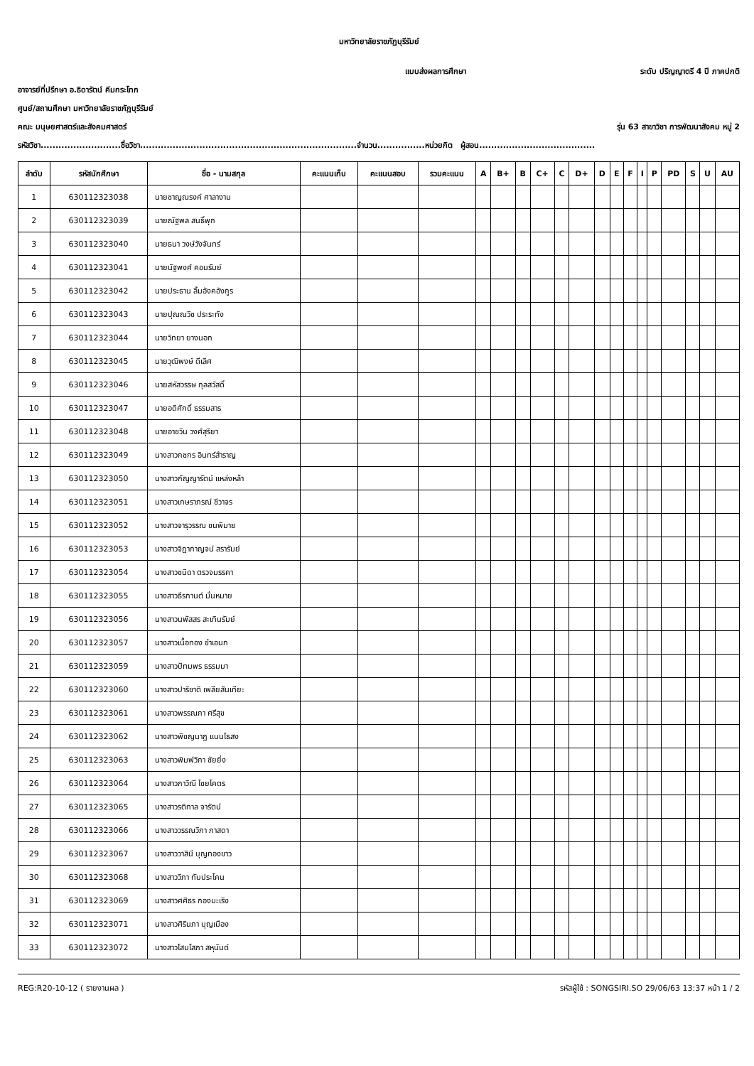มหาวิทยาลัยราชภัฏบุรีรัมย์
แบบส่งผลการศึกษา ระดับ ปริญญาตรี 4 ปี ภาคปกติ
อาจารย์ที่ปรึกษา อ.ธิดารัตน์ คีมกระโทก
ศูนย์/สถานศึกษา มหาวิทยาลัยราชภัฏบุรีรัมย์
คณะ มนุษยศาสตร์และสังคมศาสตร์ รุ่น 63 สาขาวิชา การพัฒนาสังคม หมู่ 2
รหัสวิชา...........................ชื่อวิชา.........................................................................จำนวน................หน่วยกิต ผู้สอน.......................................
| ลำดับ | รหัสนักศึกษา | ชื่อ - นามสกุล | คะแนนเก็บ | คะแนนสอบ | รวมคะแนน | A | B+ | B | C+ | C | D+ | D | E | F | I | P | PD | S | U | AU |
| --- | --- | --- | --- | --- | --- | --- | --- | --- | --- | --- | --- | --- | --- | --- | --- | --- | --- | --- | --- | --- |
| 1 | 630112323038 | นายชาญณรงค์ ศาลางาม | | | | | | | | | | | | | | | | | | |
| 2 | 630112323039 | นายณัฐพล สนธิ์พุก | | | | | | | | | | | | | | | | | | |
| 3 | 630112323040 | นายธนา วงษ์วังจันทร์ | | | | | | | | | | | | | | | | | | |
| 4 | 630112323041 | นายนัฐพงศ์ คอนรัมย์ | | | | | | | | | | | | | | | | | | |
| 5 | 630112323042 | นายประธาน ลิ้มอังคอังกูร | | | | | | | | | | | | | | | | | | |
| 6 | 630112323043 | นายปุณณวิช ประระทัง | | | | | | | | | | | | | | | | | | |
| 7 | 630112323044 | นายวิทยา ยางนอก | | | | | | | | | | | | | | | | | | |
| 8 | 630112323045 | นายวุฒิพงษ์ ดีเลิศ | | | | | | | | | | | | | | | | | | |
| 9 | 630112323046 | นายสหัสวรรษ กุลสวัสดิ์ | | | | | | | | | | | | | | | | | | |
| 10 | 630112323047 | นายอดิศักดิ์ ธรรมสาร | | | | | | | | | | | | | | | | | | |
| 11 | 630112323048 | นายอาชวิน วงศ์สุริยา | | | | | | | | | | | | | | | | | | |
| 12 | 630112323049 | นางสาวกชกร อินทร์สำราญ | | | | | | | | | | | | | | | | | | |
| 13 | 630112323050 | นางสาวกัญญารัตน์ แหล่งหล้า | | | | | | | | | | | | | | | | | | |
| 14 | 630112323051 | นางสาวเกษราภรณ์ ชีวาจร | | | | | | | | | | | | | | | | | | |
| 15 | 630112323052 | นางสาวจารุวรรณ ชนพิมาย | | | | | | | | | | | | | | | | | | |
| 16 | 630112323053 | นางสาวจิฎากาญจน์ สรารัมย์ | | | | | | | | | | | | | | | | | | |
| 17 | 630112323054 | นางสาวชนิดา ตรวจมรรคา | | | | | | | | | | | | | | | | | | |
| 18 | 630112323055 | นางสาวธีรกานต์ มั่นหมาย | | | | | | | | | | | | | | | | | | |
| 19 | 630112323056 | นางสาวนพัสสร สะเทินรัมย์ | | | | | | | | | | | | | | | | | | |
| 20 | 630112323057 | นางสาวเนื้อทอง ขำเอนก | | | | | | | | | | | | | | | | | | |
| 21 | 630112323059 | นางสาวปัทมพร ธรรมมา | | | | | | | | | | | | | | | | | | |
| 22 | 630112323060 | นางสาวปาริชาติ เพลียสันเทียะ | | | | | | | | | | | | | | | | | | |
| 23 | 630112323061 | นางสาวพรรณภา ศรีสุข | | | | | | | | | | | | | | | | | | |
| 24 | 630112323062 | นางสาวพิชญนาฏ แนนไธสง | | | | | | | | | | | | | | | | | | |
| 25 | 630112323063 | นางสาวพิมพ์วิภา ชัยยิ่ง | | | | | | | | | | | | | | | | | | |
| 26 | 630112323064 | นางสาวภาวิณี ไชยโคตร | | | | | | | | | | | | | | | | | | |
| 27 | 630112323065 | นางสาวรติกาล จารัตน์ | | | | | | | | | | | | | | | | | | |
| 28 | 630112323066 | นางสาววรรณวิภา ภาสดา | | | | | | | | | | | | | | | | | | |
| 29 | 630112323067 | นางสาววาสินี บุญทองขาว | | | | | | | | | | | | | | | | | | |
| 30 | 630112323068 | นางสาววิภา ทับประโคน | | | | | | | | | | | | | | | | | | |
| 31 | 630112323069 | นางสาวศศิธร กองมะเริง | | | | | | | | | | | | | | | | | | |
| 32 | 630112323071 | นางสาวศิรินภา บุญเมือง | | | | | | | | | | | | | | | | | | |
| 33 | 630112323072 | นางสาวโสมโสภา สหุนันต์ | | | | | | | | | | | | | | | | | | |
REG:R20-10-12 ( รายงานผล ) รหัสผู้ใช้ : SONGSIRI.SO 29/06/63 13:37 หน้า 1 / 2